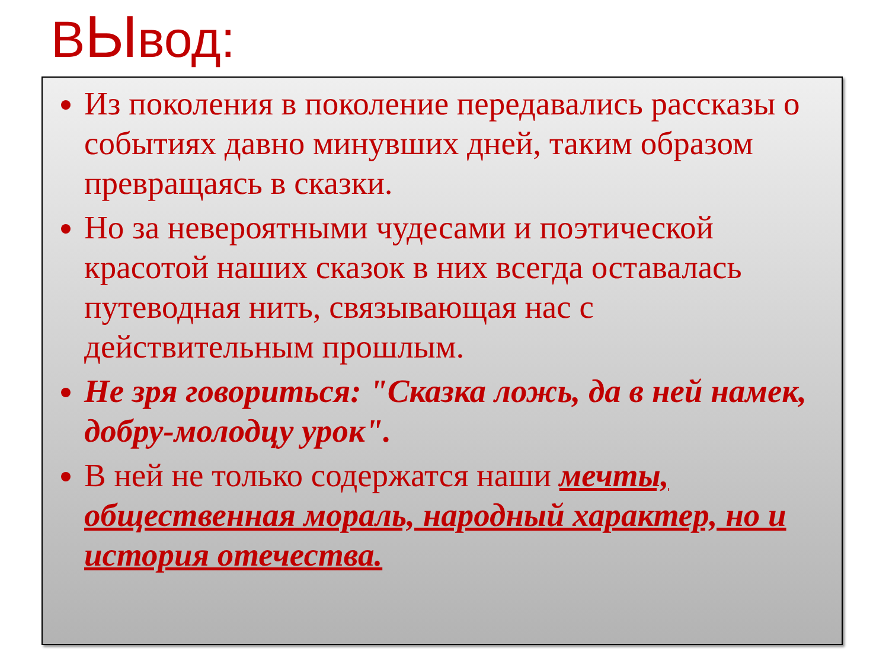ВЫвод:
Из поколения в поколение передавались рассказы о событиях давно минувших дней, таким образом превращаясь в сказки.
Но за невероятными чудесами и поэтической красотой наших сказок в них всегда оставалась путеводная нить, связывающая нас с действительным прошлым.
Не зря говориться: "Сказка ложь, да в ней намек, добру-молодцу урок".
В ней не только содержатся наши мечты, общественная мораль, народный характер, но и история отечества.